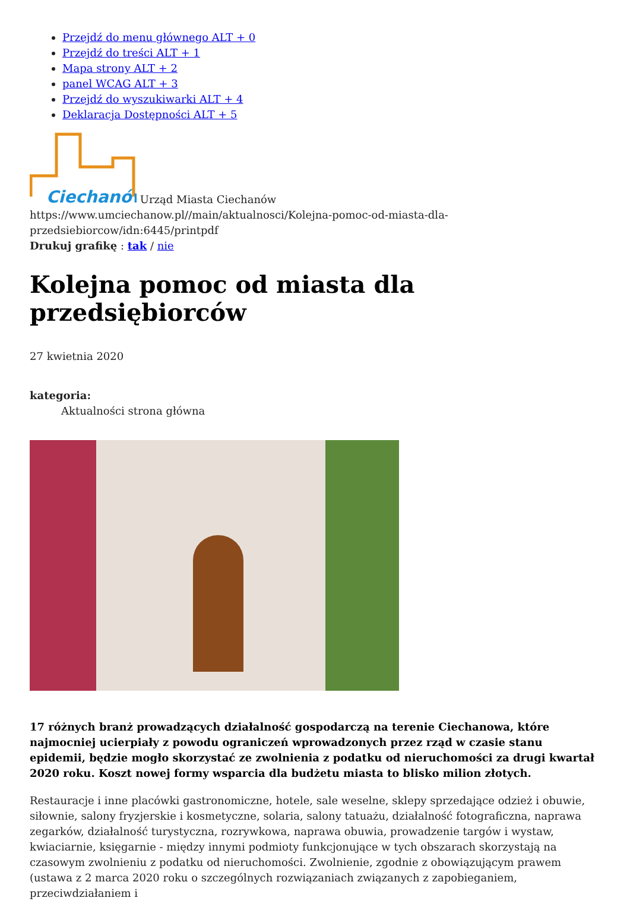Przejdź do menu głównego ALT + 0
Przejdź do treści ALT + 1
Mapa strony ALT + 2
panel WCAG ALT + 3
Przejdź do wyszukiwarki ALT + 4
Deklaracja Dostępności ALT + 5
Ciechanów
Urząd Miasta Ciechanów
https://www.umciechanow.pl//main/aktualnosci/Kolejna-pomoc-od-miasta-dla-przedsiebiorcow/idn:6445/printpdf
Drukuj grafikę : tak / nie
Kolejna pomoc od miasta dla przedsiębiorców
27 kwietnia 2020
kategoria:
Aktualności strona główna
17 różnych branż prowadzących działalność gospodarczą na terenie Ciechanowa, które najmocniej ucierpiały z powodu ograniczeń wprowadzonych przez rząd w czasie stanu epidemii, będzie mogło skorzystać ze zwolnienia z podatku od nieruchomości za drugi kwartał 2020 roku. Koszt nowej formy wsparcia dla budżetu miasta to blisko milion złotych.
Restauracje i inne placówki gastronomiczne, hotele, sale weselne, sklepy sprzedające odzież i obuwie, siłownie, salony fryzjerskie i kosmetyczne, solaria, salony tatuażu, działalność fotograficzna, naprawa zegarków, działalność turystyczna, rozrywkowa, naprawa obuwia, prowadzenie targów i wystaw, kwiaciarnie, księgarnie - między innymi podmioty funkcjonujące w tych obszarach skorzystają na czasowym zwolnieniu z podatku od nieruchomości. Zwolnienie, zgodnie z obowiązującym prawem (ustawa z 2 marca 2020 roku o szczególnych rozwiązaniach związanych z zapobieganiem, przeciwdziałaniem i